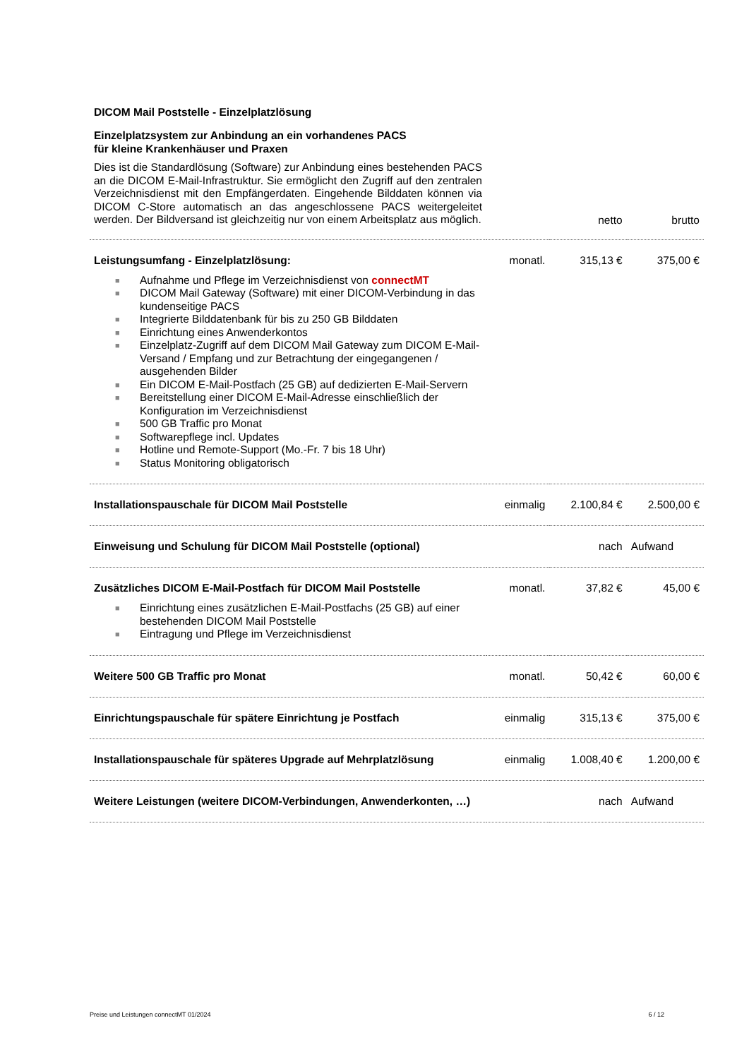DICOM Mail Poststelle - Einzelplatzlösung
Einzelplatzsystem zur Anbindung an ein vorhandenes PACS
für kleine Krankenhäuser und Praxen
| Dies ist die Standardlösung (Software) zur Anbindung eines bestehenden PACS an die DICOM E-Mail-Infrastruktur. Sie ermöglicht den Zugriff auf den zentralen Verzeichnisdienst mit den Empfängerdaten. Eingehende Bilddaten können via DICOM C-Store automatisch an das angeschlossene PACS weitergeleitet werden. Der Bildversand ist gleichzeitig nur von einem Arbeitsplatz aus möglich. | | netto | brutto |
| Leistungsumfang - Einzelplatzlösung: ■ Aufnahme und Pflege im Verzeichnisdienst von connectMT ■ DICOM Mail Gateway (Software) mit einer DICOM-Verbindung in das kundenseitige PACS ■ Integrierte Bilddatenbank für bis zu 250 GB Bilddaten ■ Einrichtung eines Anwenderkontos ■ Einzelplatz-Zugriff auf dem DICOM Mail Gateway zum DICOM E-Mail-Versand / Empfang und zur Betrachtung der eingegangenen / ausgehenden Bilder ■ Ein DICOM E-Mail-Postfach (25 GB) auf dedizierten E-Mail-Servern ■ Bereitstellung einer DICOM E-Mail-Adresse einschließlich der Konfiguration im Verzeichnisdienst ■ 500 GB Traffic pro Monat ■ Softwarepflege incl. Updates ■ Hotline und Remote-Support (Mo.-Fr. 7 bis 18 Uhr) ■ Status Monitoring obligatorisch | monatl. | 315,13 € | 375,00 € |
| Installationspauschale für DICOM Mail Poststelle | einmalig | 2.100,84 € | 2.500,00 € |
| Einweisung und Schulung für DICOM Mail Poststelle (optional) | | nach | Aufwand |
| Zusätzliches DICOM E-Mail-Postfach für DICOM Mail Poststelle ■ Einrichtung eines zusätzlichen E-Mail-Postfachs (25 GB) auf einer bestehenden DICOM Mail Poststelle ■ Eintragung und Pflege im Verzeichnisdienst | monatl. | 37,82 € | 45,00 € |
| Weitere 500 GB Traffic pro Monat | monatl. | 50,42 € | 60,00 € |
| Einrichtungspauschale für spätere Einrichtung je Postfach | einmalig | 315,13 € | 375,00 € |
| Installationspauschale für späteres Upgrade auf Mehrplatzlösung | einmalig | 1.008,40 € | 1.200,00 € |
| Weitere Leistungen (weitere DICOM-Verbindungen, Anwenderkonten, …) | | nach | Aufwand |
Preise und Leistungen connectMT 01/2024 6 / 12